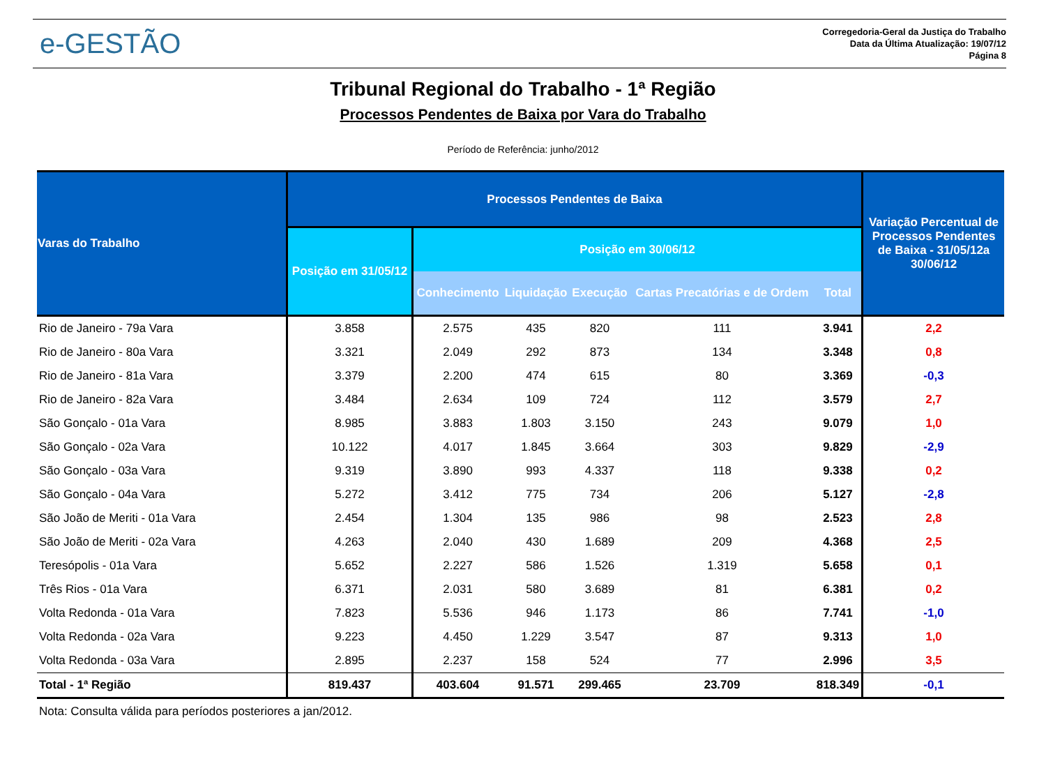e-GESTÃO
Corregedoria-Geral da Justiça do Trabalho
Data da Última Atualização: 19/07/12
Página 8
Tribunal Regional do Trabalho - 1ª Região
Processos Pendentes de Baixa por Vara do Trabalho
Período de Referência: junho/2012
| Varas do Trabalho | Processos Pendentes de Baixa | | | | | | Variação Percentual de Processos Pendentes de Baixa - 31/05/12a 30/06/12 |
| --- | --- | --- | --- | --- | --- | --- | --- |
| | Posição em 31/05/12 | Posição em 30/06/12 | | | | | |
| | | Conhecimento | Liquidação | Execução | Cartas Precatórias e de Ordem | Total | |
| Rio de Janeiro - 79a Vara | 3.858 | 2.575 | 435 | 820 | 111 | 3.941 | 2,2 |
| Rio de Janeiro - 80a Vara | 3.321 | 2.049 | 292 | 873 | 134 | 3.348 | 0,8 |
| Rio de Janeiro - 81a Vara | 3.379 | 2.200 | 474 | 615 | 80 | 3.369 | -0,3 |
| Rio de Janeiro - 82a Vara | 3.484 | 2.634 | 109 | 724 | 112 | 3.579 | 2,7 |
| São Gonçalo - 01a Vara | 8.985 | 3.883 | 1.803 | 3.150 | 243 | 9.079 | 1,0 |
| São Gonçalo - 02a Vara | 10.122 | 4.017 | 1.845 | 3.664 | 303 | 9.829 | -2,9 |
| São Gonçalo - 03a Vara | 9.319 | 3.890 | 993 | 4.337 | 118 | 9.338 | 0,2 |
| São Gonçalo - 04a Vara | 5.272 | 3.412 | 775 | 734 | 206 | 5.127 | -2,8 |
| São João de Meriti - 01a Vara | 2.454 | 1.304 | 135 | 986 | 98 | 2.523 | 2,8 |
| São João de Meriti - 02a Vara | 4.263 | 2.040 | 430 | 1.689 | 209 | 4.368 | 2,5 |
| Teresópolis - 01a Vara | 5.652 | 2.227 | 586 | 1.526 | 1.319 | 5.658 | 0,1 |
| Três Rios - 01a Vara | 6.371 | 2.031 | 580 | 3.689 | 81 | 6.381 | 0,2 |
| Volta Redonda - 01a Vara | 7.823 | 5.536 | 946 | 1.173 | 86 | 7.741 | -1,0 |
| Volta Redonda - 02a Vara | 9.223 | 4.450 | 1.229 | 3.547 | 87 | 9.313 | 1,0 |
| Volta Redonda - 03a Vara | 2.895 | 2.237 | 158 | 524 | 77 | 2.996 | 3,5 |
| Total - 1ª Região | 819.437 | 403.604 | 91.571 | 299.465 | 23.709 | 818.349 | -0,1 |
Nota: Consulta válida para períodos posteriores a jan/2012.